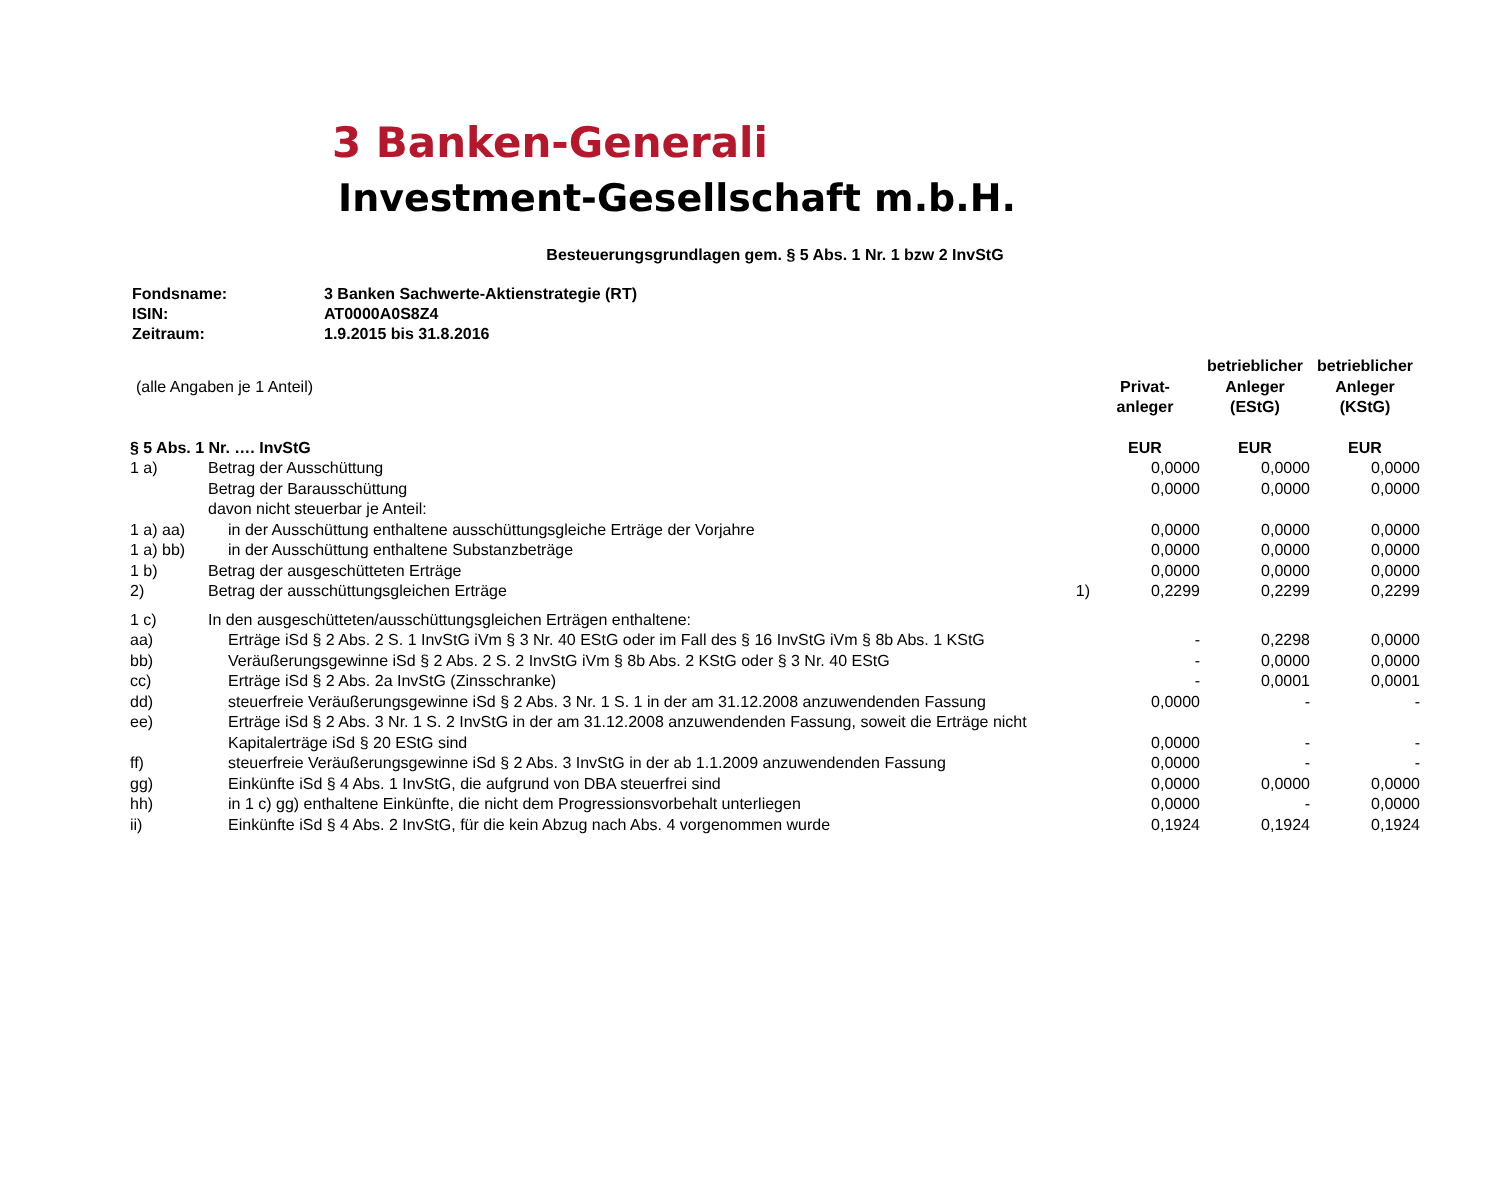3 Banken-Generali
Investment-Gesellschaft m.b.H.
Besteuerungsgrundlagen gem. § 5 Abs. 1 Nr. 1 bzw 2 InvStG
Fondsname: 3 Banken Sachwerte-Aktienstrategie (RT)
ISIN: AT0000A0S8Z4
Zeitraum: 1.9.2015 bis 31.8.2016
| (alle Angaben je 1 Anteil) | | | Privat- anleger | betrieblicher Anleger (EStG) | betrieblicher Anleger (KStG) |
| § 5 Abs. 1 Nr. …. InvStG | | | EUR | EUR | EUR |
| 1 a) | Betrag der Ausschüttung | | 0,0000 | 0,0000 | 0,0000 |
| | Betrag der Barausschüttung | | 0,0000 | 0,0000 | 0,0000 |
| | davon nicht steuerbar je Anteil: | | | | |
| 1 a) aa) | in der Ausschüttung enthaltene ausschüttungsgleiche Erträge der Vorjahre | | 0,0000 | 0,0000 | 0,0000 |
| 1 a) bb) | in der Ausschüttung enthaltene Substanzbeträge | | 0,0000 | 0,0000 | 0,0000 |
| 1 b) | Betrag der ausgeschütteten Erträge | | 0,0000 | 0,0000 | 0,0000 |
| 2) | Betrag der ausschüttungsgleichen Erträge | 1) | 0,2299 | 0,2299 | 0,2299 |
| 1 c) | In den ausgeschütteten/ausschüttungsgleichen Erträgen enthaltene: | | | | |
| aa) | Erträge iSd § 2 Abs. 2 S. 1 InvStG iVm § 3 Nr. 40 EStG oder im Fall des § 16 InvStG iVm § 8b Abs. 1 KStG | | - | 0,2298 | 0,0000 |
| bb) | Veräußerungsgewinne iSd § 2 Abs. 2 S. 2 InvStG iVm § 8b Abs. 2 KStG oder § 3 Nr. 40 EStG | | - | 0,0000 | 0,0000 |
| cc) | Erträge iSd § 2 Abs. 2a InvStG (Zinsschranke) | | - | 0,0001 | 0,0001 |
| dd) | steuerfreie Veräußerungsgewinne iSd § 2 Abs. 3 Nr. 1 S. 1 in der am 31.12.2008 anzuwendenden Fassung | | 0,0000 | - | - |
| ee) | Erträge iSd § 2 Abs. 3 Nr. 1 S. 2 InvStG in der am 31.12.2008 anzuwendenden Fassung, soweit die Erträge nicht Kapitalerträge iSd § 20 EStG sind | | 0,0000 | - | - |
| ff) | steuerfreie Veräußerungsgewinne iSd § 2 Abs. 3 InvStG in der ab 1.1.2009 anzuwendenden Fassung | | 0,0000 | - | - |
| gg) | Einkünfte iSd § 4 Abs. 1 InvStG, die aufgrund von DBA steuerfrei sind | | 0,0000 | 0,0000 | 0,0000 |
| hh) | in 1 c) gg) enthaltene Einkünfte, die nicht dem Progressionsvorbehalt unterliegen | | 0,0000 | - | 0,0000 |
| ii) | Einkünfte iSd § 4 Abs. 2 InvStG, für die kein Abzug nach Abs. 4 vorgenommen wurde | | 0,1924 | 0,1924 | 0,1924 |